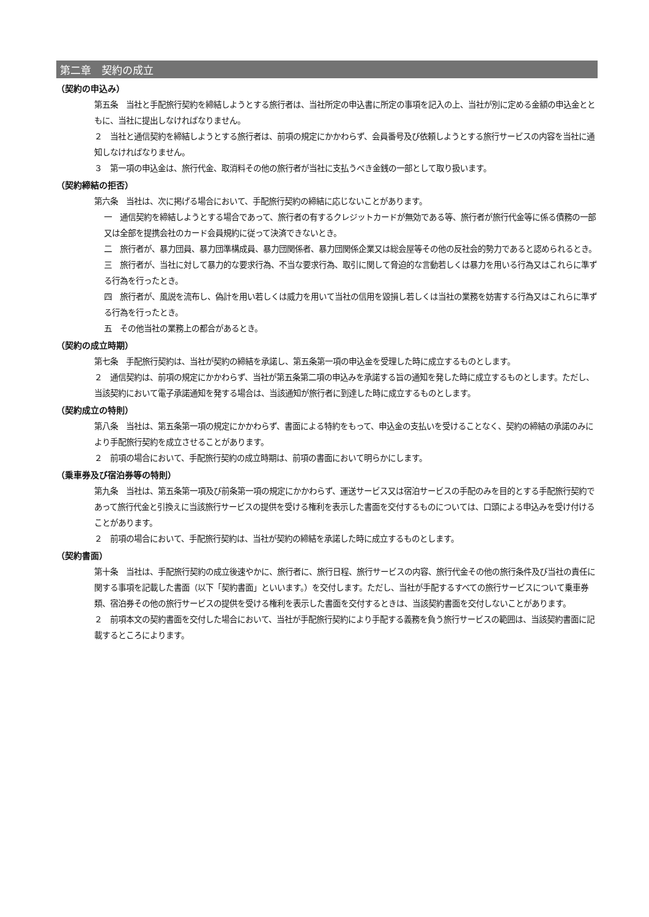第二章　契約の成立
（契約の申込み）
第五条　当社と手配旅行契約を締結しようとする旅行者は、当社所定の申込書に所定の事項を記入の上、当社が別に定める金額の申込金とともに、当社に提出しなければなりません。
２　当社と通信契約を締結しようとする旅行者は、前項の規定にかかわらず、会員番号及び依頼しようとする旅行サービスの内容を当社に通知しなければなりません。
３　第一項の申込金は、旅行代金、取消料その他の旅行者が当社に支払うべき金銭の一部として取り扱います。
（契約締結の拒否）
第六条　当社は、次に掲げる場合において、手配旅行契約の締結に応じないことがあります。
一　通信契約を締結しようとする場合であって、旅行者の有するクレジットカードが無効である等、旅行者が旅行代金等に係る債務の一部又は全部を提携会社のカード会員規約に従って決済できないとき。
二　旅行者が、暴力団員、暴力団準構成員、暴力団関係者、暴力団関係企業又は総会屋等その他の反社会的勢力であると認められるとき。
三　旅行者が、当社に対して暴力的な要求行為、不当な要求行為、取引に関して脅迫的な言動若しくは暴力を用いる行為又はこれらに準ずる行為を行ったとき。
四　旅行者が、風説を流布し、偽計を用い若しくは威力を用いて当社の信用を毀損し若しくは当社の業務を妨害する行為又はこれらに準ずる行為を行ったとき。
五　その他当社の業務上の都合があるとき。
（契約の成立時期）
第七条　手配旅行契約は、当社が契約の締結を承諾し、第五条第一項の申込金を受理した時に成立するものとします。
２　通信契約は、前項の規定にかかわらず、当社が第五条第二項の申込みを承諾する旨の通知を発した時に成立するものとします。ただし、当該契約において電子承諾通知を発する場合は、当該通知が旅行者に到達した時に成立するものとします。
（契約成立の特則）
第八条　当社は、第五条第一項の規定にかかわらず、書面による特約をもって、申込金の支払いを受けることなく、契約の締結の承諾のみにより手配旅行契約を成立させることがあります。
２　前項の場合において、手配旅行契約の成立時期は、前項の書面において明らかにします。
（乗車券及び宿泊券等の特則）
第九条　当社は、第五条第一項及び前条第一項の規定にかかわらず、運送サービス又は宿泊サービスの手配のみを目的とする手配旅行契約であって旅行代金と引換えに当該旅行サービスの提供を受ける権利を表示した書面を交付するものについては、口頭による申込みを受け付けることがあります。
２　前項の場合において、手配旅行契約は、当社が契約の締結を承諾した時に成立するものとします。
（契約書面）
第十条　当社は、手配旅行契約の成立後速やかに、旅行者に、旅行日程、旅行サービスの内容、旅行代金その他の旅行条件及び当社の責任に関する事項を記載した書面（以下「契約書面」といいます。）を交付します。ただし、当社が手配するすべての旅行サービスについて乗車券類、宿泊券その他の旅行サービスの提供を受ける権利を表示した書面を交付するときは、当該契約書面を交付しないことがあります。
２　前項本文の契約書面を交付した場合において、当社が手配旅行契約により手配する義務を負う旅行サービスの範囲は、当該契約書面に記載するところによります。